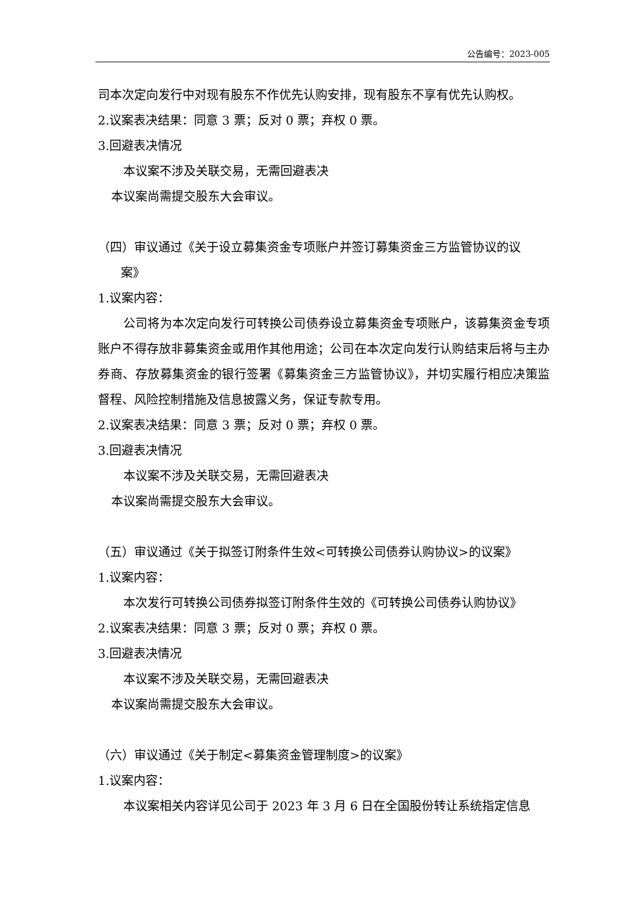公告编号：2023-005
司本次定向发行中对现有股东不作优先认购安排，现有股东不享有优先认购权。
2.议案表决结果：同意 3 票；反对 0 票；弃权 0 票。
3.回避表决情况
本议案不涉及关联交易，无需回避表决
本议案尚需提交股东大会审议。
（四）审议通过《关于设立募集资金专项账户并签订募集资金三方监管协议的议
案》
1.议案内容：
公司将为本次定向发行可转换公司债券设立募集资金专项账户，该募集资金专项账户不得存放非募集资金或用作其他用途；公司在本次定向发行认购结束后将与主办券商、存放募集资金的银行签署《募集资金三方监管协议》，并切实履行相应决策监督程、风险控制措施及信息披露义务，保证专款专用。
2.议案表决结果：同意 3 票；反对 0 票；弃权 0 票。
3.回避表决情况
本议案不涉及关联交易，无需回避表决
本议案尚需提交股东大会审议。
（五）审议通过《关于拟签订附条件生效<可转换公司债券认购协议>的议案》
1.议案内容：
本次发行可转换公司债券拟签订附条件生效的《可转换公司债券认购协议》
2.议案表决结果：同意 3 票；反对 0 票；弃权 0 票。
3.回避表决情况
本议案不涉及关联交易，无需回避表决
本议案尚需提交股东大会审议。
（六）审议通过《关于制定<募集资金管理制度>的议案》
1.议案内容：
本议案相关内容详见公司于 2023 年 3 月 6 日在全国股份转让系统指定信息